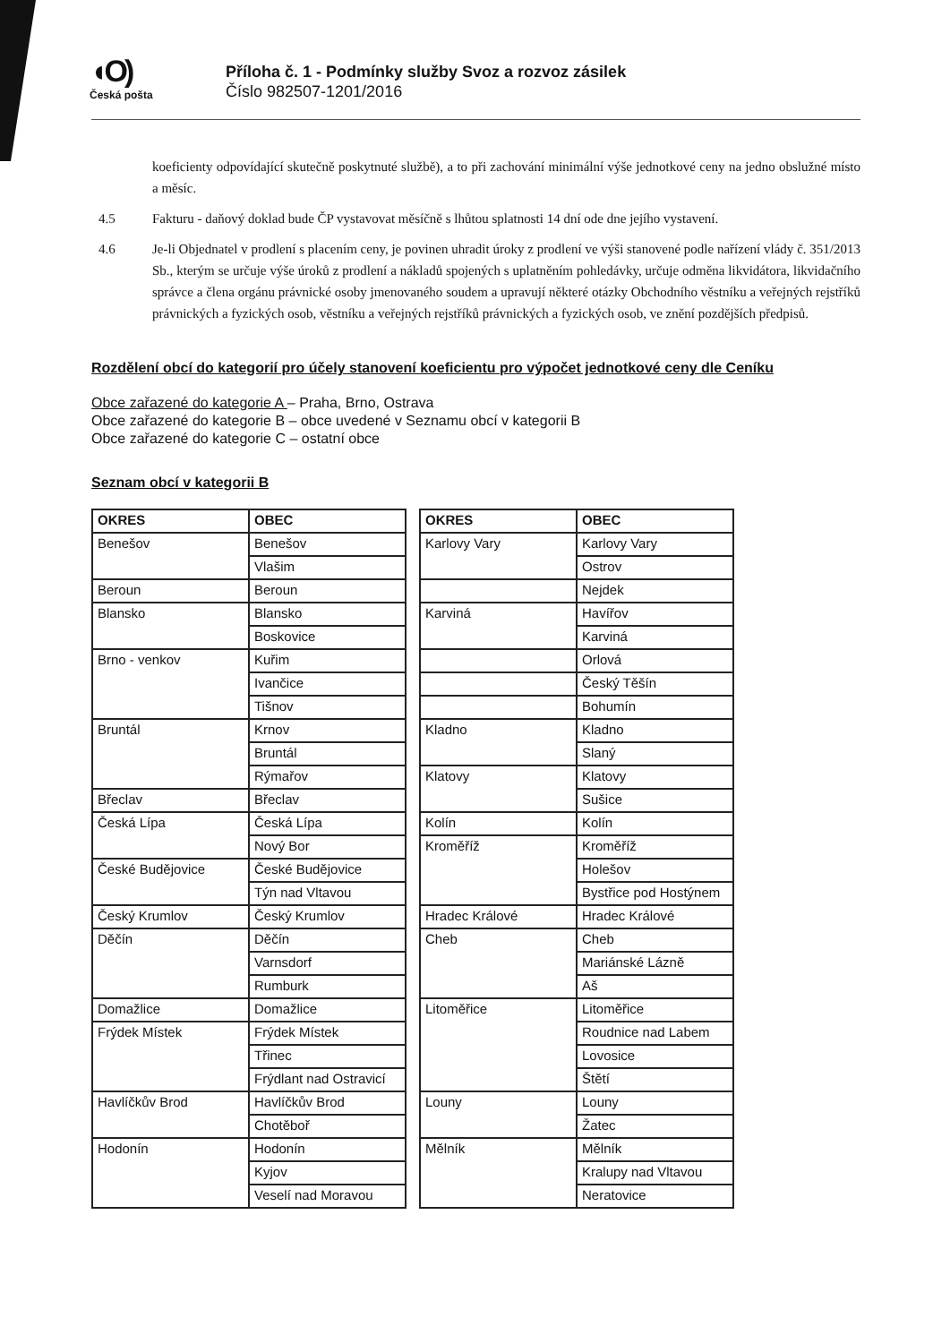◖O)
Česká pošta
Příloha č. 1 - Podmínky služby Svoz a rozvoz zásilek
Číslo 982507-1201/2016
koeficienty odpovídající skutečně poskytnuté službě), a to při zachování minimální výše jednotkové ceny na jedno obslužné místo a měsíc.
4.5 Fakturu - daňový doklad bude ČP vystavovat měsíčně s lhůtou splatnosti 14 dní ode dne jejího vystavení.
4.6 Je-li Objednatel v prodlení s placením ceny, je povinen uhradit úroky z prodlení ve výši stanovené podle nařízení vlády č. 351/2013 Sb., kterým se určuje výše úroků z prodlení a nákladů spojených s uplatněním pohledávky, určuje odměna likvidátora, likvidačního správce a člena orgánu právnické osoby jmenovaného soudem a upravují některé otázky Obchodního věstníku a veřejných rejstříků právnických a fyzických osob, věstníku a veřejných rejstříků právnických a fyzických osob, ve znění pozdějších předpisů.
Rozdělení obcí do kategorií pro účely stanovení koeficientu pro výpočet jednotkové ceny dle Ceníku
Obce zařazené do kategorie A – Praha, Brno, Ostrava
Obce zařazené do kategorie B – obce uvedené v Seznamu obcí v kategorii B
Obce zařazené do kategorie C – ostatní obce
Seznam obcí v kategorii B
| OKRES | OBEC |
| --- | --- |
| Benešov | Benešov |
| | Vlašim |
| Beroun | Beroun |
| Blansko | Blansko |
| | Boskovice |
| Brno - venkov | Kuřim |
| | Ivančice |
| | Tišnov |
| Bruntál | Krnov |
| | Bruntál |
| | Rýmařov |
| Břeclav | Břeclav |
| Česká Lípa | Česká Lípa |
| | Nový Bor |
| České Budějovice | České Budějovice |
| | Týn nad Vltavou |
| Český Krumlov | Český Krumlov |
| Děčín | Děčín |
| | Varnsdorf |
| | Rumburk |
| Domažlice | Domažlice |
| Frýdek Místek | Frýdek Místek |
| | Třinec |
| | Frýdlant nad Ostravicí |
| Havlíčkův Brod | Havlíčkův Brod |
| | Chotěboř |
| Hodonín | Hodonín |
| | Kyjov |
| | Veselí nad Moravou |
| OKRES | OBEC |
| --- | --- |
| Karlovy Vary | Karlovy Vary |
| | Ostrov |
| | Nejdek |
| Karviná | Havířov |
| | Karviná |
| | Orlová |
| | Český Těšín |
| | Bohumín |
| Kladno | Kladno |
| | Slaný |
| Klatovy | Klatovy |
| | Sušice |
| Kolín | Kolín |
| Kroměříž | Kroměříž |
| | Holešov |
| | Bystřice pod Hostýnem |
| Hradec Králové | Hradec Králové |
| Cheb | Cheb |
| | Mariánské Lázně |
| | Aš |
| Litoměřice | Litoměřice |
| | Roudnice nad Labem |
| | Lovosice |
| | Štětí |
| Louny | Louny |
| | Žatec |
| Mělník | Mělník |
| | Kralupy nad Vltavou |
| | Neratovice |